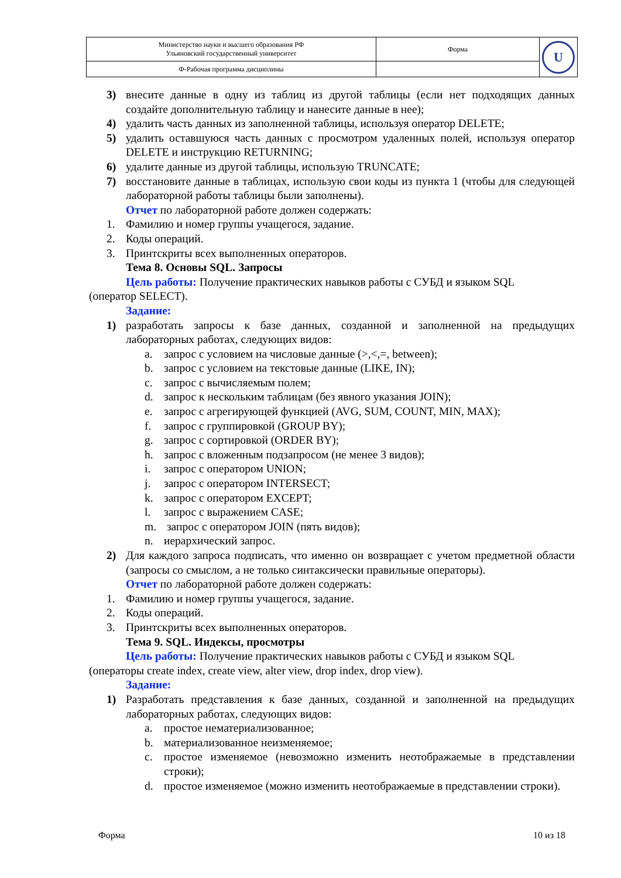| Министерство науки и высшего образования РФ Ульяновский государственный университет | Форма | U |
| Ф-Рабочая программа дисциплины | | |
3) внесите данные в одну из таблиц из другой таблицы (если нет подходящих данных создайте дополнительную таблицу и нанесите данные в нее);
4) удалить часть данных из заполненной таблицы, используя оператор DELETE;
5) удалить оставшуюся часть данных с просмотром удаленных полей, используя оператор DELETE и инструкцию RETURNING;
6) удалите данные из другой таблицы, использую TRUNCATE;
7) восстановите данные в таблицах, использую свои коды из пункта 1 (чтобы для следующей лабораторной работы таблицы были заполнены).
Отчет по лабораторной работе должен содержать:
1. Фамилию и номер группы учащегося, задание.
2. Коды операций.
3. Принтскриты всех выполненных операторов.
Тема 8. Основы SQL. Запросы
Цель работы: Получение практических навыков работы с СУБД и языком SQL
(оператор SELECT).
Задание:
1) разработать запросы к базе данных, созданной и заполненной на предыдущих лабораторных работах, следующих видов:
a. запрос с условием на числовые данные (>,<,=, between);
b. запрос с условием на текстовые данные (LIKE, IN);
c. запрос с вычисляемым полем;
d. запрос к нескольким таблицам (без явного указания JOIN);
e. запрос с агрегирующей функцией (AVG, SUM, COUNT, MIN, MAX);
f. запрос с группировкой (GROUP BY);
g. запрос с сортировкой (ORDER BY);
h. запрос с вложенным подзапросом (не менее 3 видов);
i. запрос с оператором UNION;
j. запрос с оператором INTERSECT;
k. запрос с оператором EXCEPT;
l. запрос с выражением CASE;
m. запрос с оператором JOIN (пять видов);
n. иерархический запрос.
2) Для каждого запроса подписать, что именно он возвращает с учетом предметной области (запросы со смыслом, а не только синтаксически правильные операторы).
Отчет по лабораторной работе должен содержать:
1. Фамилию и номер группы учащегося, задание.
2. Коды операций.
3. Принтскриты всех выполненных операторов.
Тема 9. SQL. Индексы, просмотры
Цель работы: Получение практических навыков работы с СУБД и языком SQL
(операторы create index, create view, alter view, drop index, drop view).
Задание:
1) Разработать представления к базе данных, созданной и заполненной на предыдущих лабораторных работах, следующих видов:
a. простое нематериализованное;
b. материализованное неизменяемое;
c. простое изменяемое (невозможно изменить неотображаемые в представлении строки);
d. простое изменяемое (можно изменить неотображаемые в представлении строки).
Форма 10 из 18